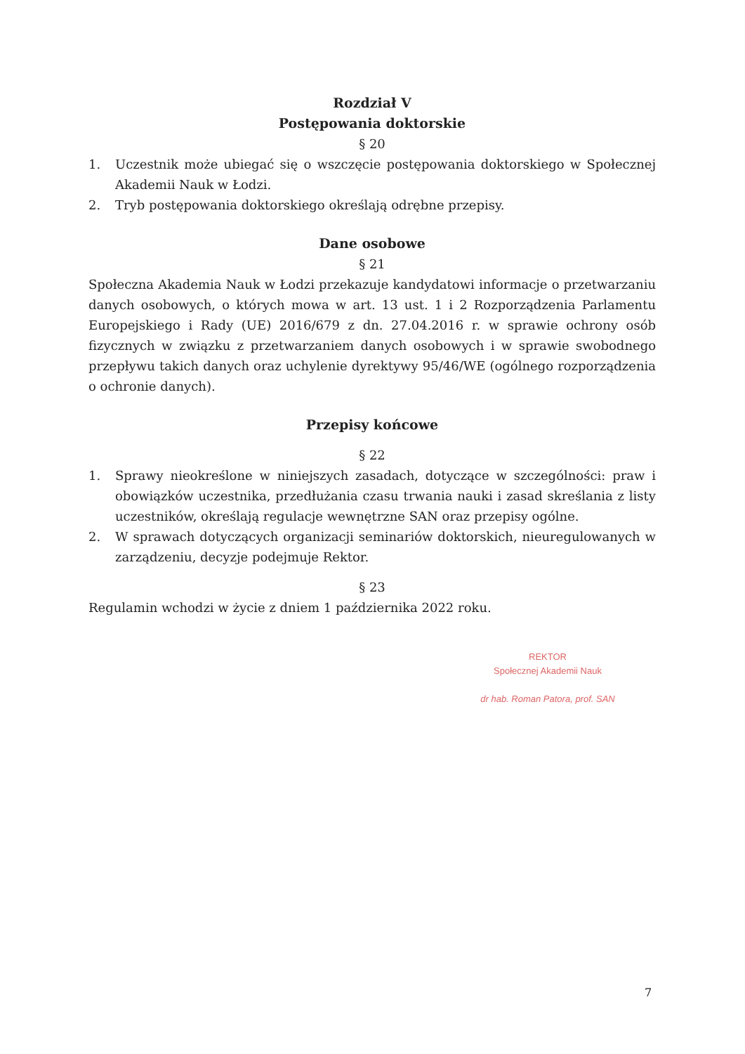Rozdział V
Postępowania doktorskie
§ 20
1. Uczestnik może ubiegać się o wszczęcie postępowania doktorskiego w Społecznej Akademii Nauk w Łodzi.
2. Tryb postępowania doktorskiego określają odrębne przepisy.
Dane osobowe
§ 21
Społeczna Akademia Nauk w Łodzi przekazuje kandydatowi informacje o przetwarzaniu danych osobowych, o których mowa w art. 13 ust. 1 i 2 Rozporządzenia Parlamentu Europejskiego i Rady (UE) 2016/679 z dn. 27.04.2016 r. w sprawie ochrony osób fizycznych w związku z przetwarzaniem danych osobowych i w sprawie swobodnego przepływu takich danych oraz uchylenie dyrektywy 95/46/WE (ogólnego rozporządzenia o ochronie danych).
Przepisy końcowe
§ 22
1. Sprawy nieokreślone w niniejszych zasadach, dotyczące w szczególności: praw i obowiązków uczestnika, przedłużania czasu trwania nauki i zasad skreślania z listy uczestników, określają regulacje wewnętrzne SAN oraz przepisy ogólne.
2. W sprawach dotyczących organizacji seminariów doktorskich, nieuregulowanych w zarządzeniu, decyzje podejmuje Rektor.
§ 23
Regulamin wchodzi w życie z dniem 1 października 2022 roku.
REKTOR
Społecznej Akademii Nauk
dr hab. Roman Patora, prof. SAN
7